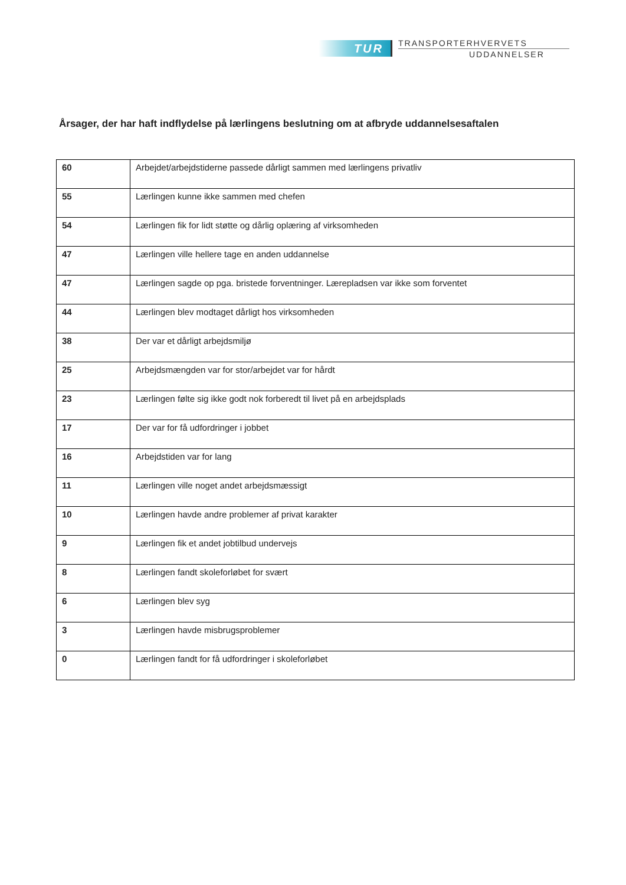TUR
TRANSPORTERHVERVETS
UDDANNELSER
Årsager, der har haft indflydelse på lærlingens beslutning om at afbryde uddannelsesaftalen
| 60 | Arbejdet/arbejdstiderne passede dårligt sammen med lærlingens privatliv |
| 55 | Lærlingen kunne ikke sammen med chefen |
| 54 | Lærlingen fik for lidt støtte og dårlig oplæring af virksomheden |
| 47 | Lærlingen ville hellere tage en anden uddannelse |
| 47 | Lærlingen sagde op pga. bristede forventninger. Lærepladsen var ikke som forventet |
| 44 | Lærlingen blev modtaget dårligt hos virksomheden |
| 38 | Der var et dårligt arbejdsmiljø |
| 25 | Arbejdsmængden var for stor/arbejdet var for hårdt |
| 23 | Lærlingen følte sig ikke godt nok forberedt til livet på en arbejdsplads |
| 17 | Der var for få udfordringer i jobbet |
| 16 | Arbejdstiden var for lang |
| 11 | Lærlingen ville noget andet arbejdsmæssigt |
| 10 | Lærlingen havde andre problemer af privat karakter |
| 9 | Lærlingen fik et andet jobtilbud undervejs |
| 8 | Lærlingen fandt skoleforløbet for svært |
| 6 | Lærlingen blev syg |
| 3 | Lærlingen havde misbrugsproblemer |
| 0 | Lærlingen fandt for få udfordringer i skoleforløbet |